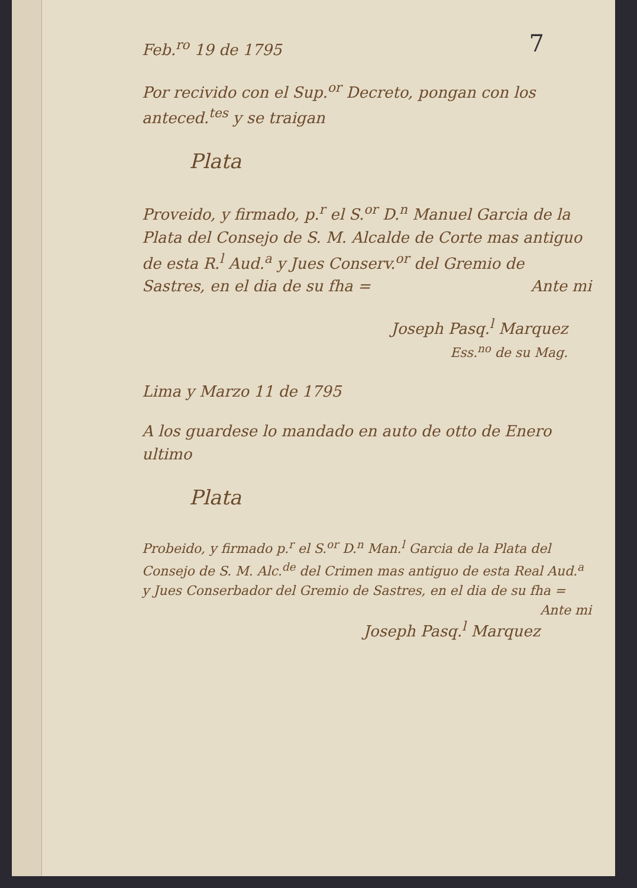7
Feb.<sup>ro</sup> 19 de 1795
Por recivido con el Sup.<sup>or</sup> Decreto, pongan con los anteced.<sup>tes</sup> y se traigan
Plata
Proveido, y firmado, p.<sup>r</sup> el S.<sup>or</sup> D.<sup>n</sup> Manuel Garcia de la Plata del Consejo de S. M. Alcalde de Corte mas antiguo de esta R.<sup>l</sup> Aud.<sup>a</sup> y Jues Conserv.<sup>or</sup> del Gremio de Sastres, en el dia de su fha = Ante mi
Joseph Pasq.<sup>l</sup> Marquez
Ess.<sup>no</sup> de su Mag.
Lima y Marzo 11 de 1795
A los guardese lo mandado en auto de otto de Enero ultimo
Plata
Probeido, y firmado p.<sup>r</sup> el S.<sup>or</sup> D.<sup>n</sup> Man.<sup>l</sup> Garcia de la Plata del Consejo de S. M. Alc.<sup>de</sup> del Crimen mas antiguo de esta Real Aud.<sup>a</sup> y Jues Conserbador del Gremio de Sastres, en el dia de su fha = Ante mi
Joseph Pasq.<sup>l</sup> Marquez